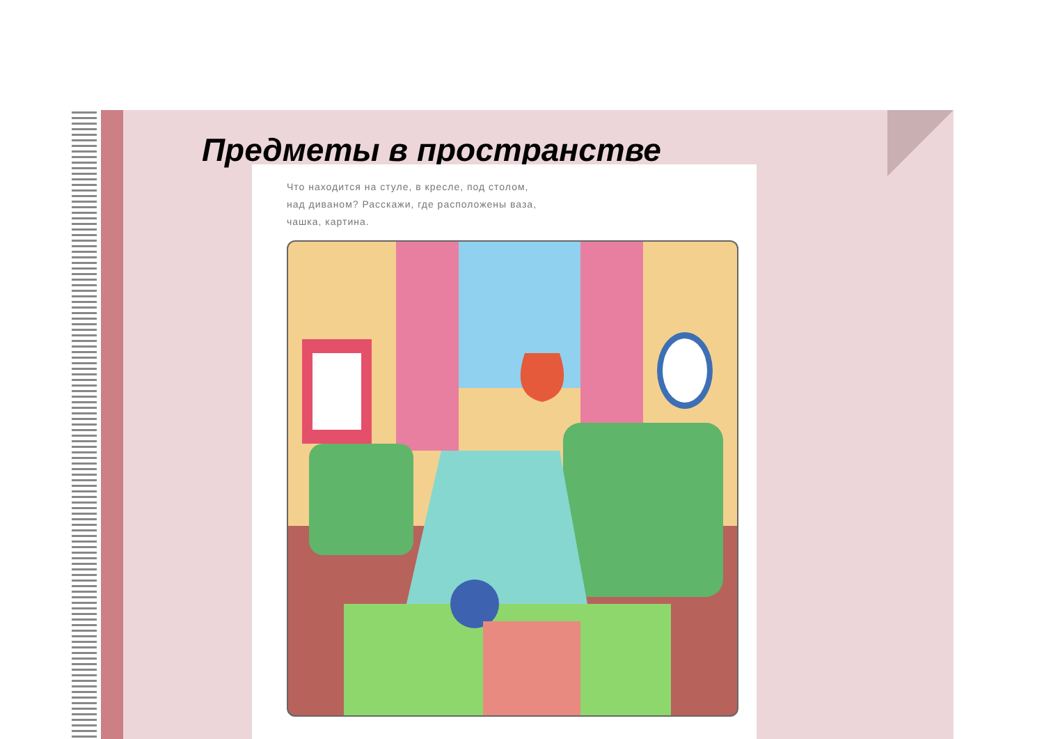Предметы в пространстве
Что находится на стуле, в кресле, под столом,
над диваном? Расскажи, где расположены ваза,
чашка, картина.